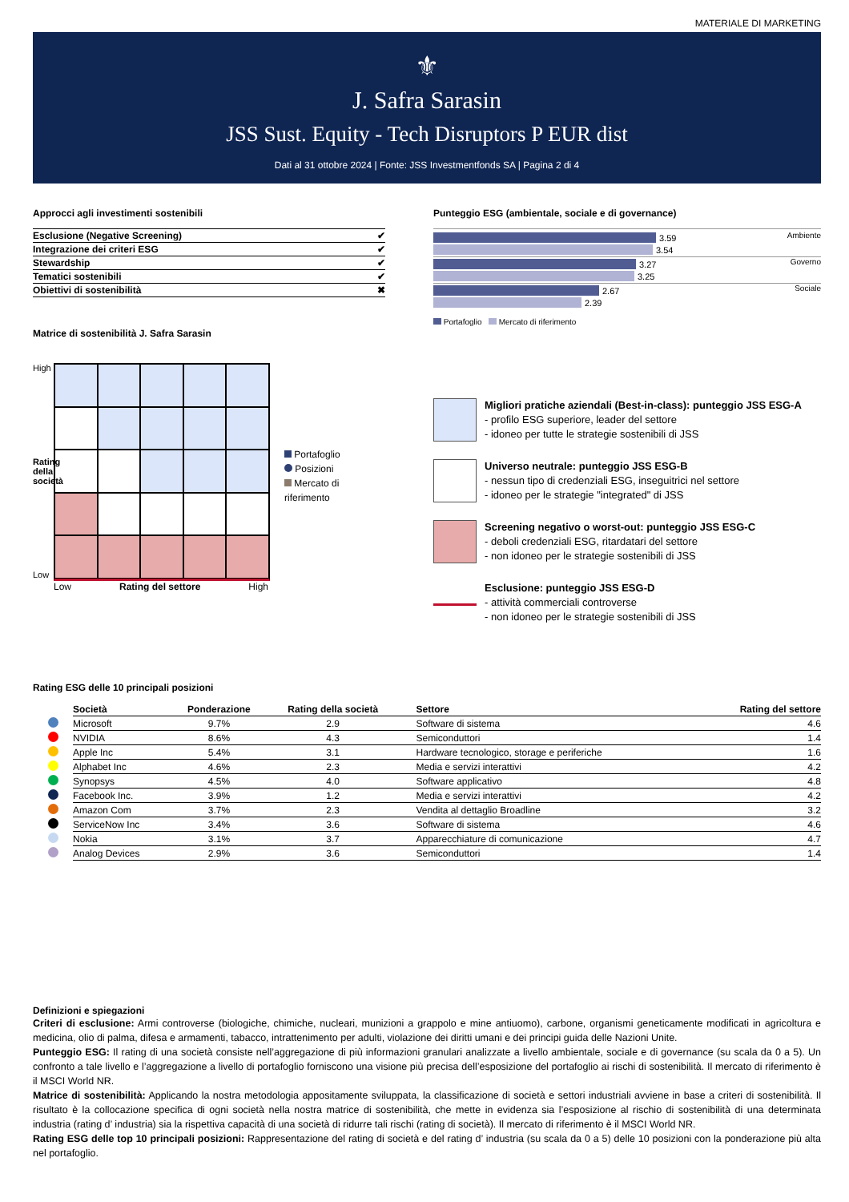MATERIALE DI MARKETING
⚜
J. Safra Sarasin
JSS Sust. Equity - Tech Disruptors P EUR dist
Dati al 31 ottobre 2024 | Fonte: JSS Investmentfonds SA | Pagina 2 di 4
Approcci agli investimenti sostenibili
| Esclusione (Negative Screening) | ✔ |
| Integrazione dei criteri ESG | ✔ |
| Stewardship | ✔ |
| Tematici sostenibili | ✔ |
| Obiettivi di sostenibilità | ✖ |
Matrice di sostenibilità J. Safra Sarasin
High
Rating della società
Low
Low Rating del settore High
Portafoglio
Posizioni
Mercato di riferimento
Punteggio ESG (ambientale, sociale e di governance)
3.59
3.54
Ambiente
3.27
3.25
Governo
2.67
2.39
Sociale
Portafoglio Mercato di riferimento
Migliori pratiche aziendali (Best-in-class): punteggio JSS ESG-A
- profilo ESG superiore, leader del settore
- idoneo per tutte le strategie sostenibili di JSS
Universo neutrale: punteggio JSS ESG-B
- nessun tipo di credenziali ESG, inseguitrici nel settore
- idoneo per le strategie "integrated" di JSS
Screening negativo o worst-out: punteggio JSS ESG-C
- deboli credenziali ESG, ritardatari del settore
- non idoneo per le strategie sostenibili di JSS
Esclusione: punteggio JSS ESG-D
- attività commerciali controverse
- non idoneo per le strategie sostenibili di JSS
Rating ESG delle 10 principali posizioni
| | Società | Ponderazione | Rating della società | Settore | Rating del settore |
| --- | --- | --- | --- | --- | --- |
| | Microsoft | 9.7% | 2.9 | Software di sistema | 4.6 |
| | NVIDIA | 8.6% | 4.3 | Semiconduttori | 1.4 |
| | Apple Inc | 5.4% | 3.1 | Hardware tecnologico, storage e periferiche | 1.6 |
| | Alphabet Inc | 4.6% | 2.3 | Media e servizi interattivi | 4.2 |
| | Synopsys | 4.5% | 4.0 | Software applicativo | 4.8 |
| | Facebook Inc. | 3.9% | 1.2 | Media e servizi interattivi | 4.2 |
| | Amazon Com | 3.7% | 2.3 | Vendita al dettaglio Broadline | 3.2 |
| | ServiceNow Inc | 3.4% | 3.6 | Software di sistema | 4.6 |
| | Nokia | 3.1% | 3.7 | Apparecchiature di comunicazione | 4.7 |
| | Analog Devices | 2.9% | 3.6 | Semiconduttori | 1.4 |
Definizioni e spiegazioni
Criteri di esclusione: Armi controverse (biologiche, chimiche, nucleari, munizioni a grappolo e mine antiuomo), carbone, organismi geneticamente modificati in agricoltura e medicina, olio di palma, difesa e armamenti, tabacco, intrattenimento per adulti, violazione dei diritti umani e dei principi guida delle Nazioni Unite.
Punteggio ESG: Il rating di una società consiste nell’aggregazione di più informazioni granulari analizzate a livello ambientale, sociale e di governance (su scala da 0 a 5). Un confronto a tale livello e l’aggregazione a livello di portafoglio forniscono una visione più precisa dell’esposizione del portafoglio ai rischi di sostenibilità. Il mercato di riferimento è il MSCI World NR.
Matrice di sostenibilità: Applicando la nostra metodologia appositamente sviluppata, la classificazione di società e settori industriali avviene in base a criteri di sostenibilità. Il risultato è la collocazione specifica di ogni società nella nostra matrice di sostenibilità, che mette in evidenza sia l’esposizione al rischio di sostenibilità di una determinata industria (rating d’ industria) sia la rispettiva capacità di una società di ridurre tali rischi (rating di società). Il mercato di riferimento è il MSCI World NR.
Rating ESG delle top 10 principali posizioni: Rappresentazione del rating di società e del rating d’ industria (su scala da 0 a 5) delle 10 posizioni con la ponderazione più alta nel portafoglio.